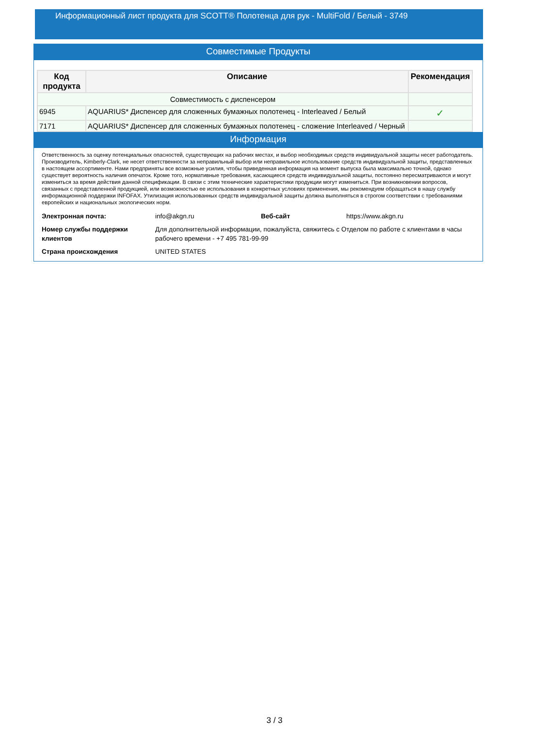Информационный лист продукта для SCOTT® Полотенца для рук - MultiFold / Белый - 3749
Совместимые Продукты
| Код продукта | Описание | Рекомендация |
| --- | --- | --- |
| Совместимость с диспенсером | | |
| 6945 | AQUARIUS* Диспенсер для сложенных бумажных полотенец - Interleaved / Белый | ✓ |
| 7171 | AQUARIUS* Диспенсер для сложенных бумажных полотенец - сложение Interleaved / Черный | |
Информация
Ответственность за оценку потенциальных опасностей, существующих на рабочих местах, и выбор необходимых средств индивидуальной защиты несет работодатель. Производитель, Kimberly-Clark, не несет ответственности за неправильный выбор или неправильное использование средств индивидуальной защиты, представленных в настоящем ассортименте. Нами предприняты все возможные усилия, чтобы приведенная информация на момент выпуска была максимально точной, однако существует вероятность наличия опечаток. Кроме того, нормативные требования, касающиеся средств индивидуальной защиты, постоянно пересматриваются и могут измениться за время действия данной спецификации. В связи с этим технические характеристики продукции могут измениться. При возникновении вопросов, связанных с представленной продукцией, или возможностью ее использования в конкретных условиях применения, мы рекомендуем обращаться в нашу службу информационной поддержки INFOFAX. Утилизация использованных средств индивидуальной защиты должна выполняться в строгом соответствии с требованиями европейских и национальных экологических норм.
| Электронная почта: | info@akgn.ru | Веб-сайт | https://www.akgn.ru |
| Номер службы поддержки клиентов | Для дополнительной информации, пожалуйста, свяжитесь с Отделом по работе с клиентами в часы рабочего времени - +7 495 781-99-99 | | |
| Страна происхождения | UNITED STATES | | |
3 / 3